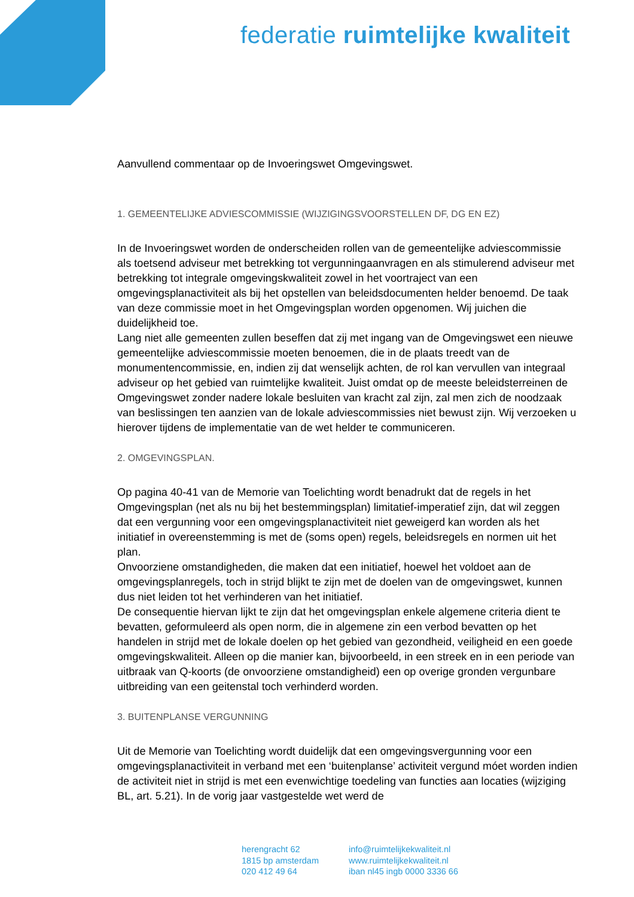federatie ruimtelijke kwaliteit
Aanvullend commentaar op de Invoeringswet Omgevingswet.
1. GEMEENTELIJKE ADVIESCOMMISSIE (WIJZIGINGSVOORSTELLEN DF, DG EN EZ)
In de Invoeringswet worden de onderscheiden rollen van de gemeentelijke adviescommissie als toetsend adviseur met betrekking tot vergunningaanvragen en als stimulerend adviseur met betrekking tot integrale omgevingskwaliteit zowel in het voortraject van een omgevingsplanactiviteit als bij het opstellen van beleidsdocumenten helder benoemd. De taak van deze commissie moet in het Omgevingsplan worden opgenomen. Wij juichen die duidelijkheid toe.
Lang niet alle gemeenten zullen beseffen dat zij met ingang van de Omgevingswet een nieuwe gemeentelijke adviescommissie moeten benoemen, die in de plaats treedt van de monumentencommissie, en, indien zij dat wenselijk achten, de rol kan vervullen van integraal adviseur op het gebied van ruimtelijke kwaliteit. Juist omdat op de meeste beleidsterreinen de Omgevingswet zonder nadere lokale besluiten van kracht zal zijn, zal men zich de noodzaak van beslissingen ten aanzien van de lokale adviescommissies niet bewust zijn. Wij verzoeken u hierover tijdens de implementatie van de wet helder te communiceren.
2. OMGEVINGSPLAN.
Op pagina 40-41 van de Memorie van Toelichting wordt benadrukt dat de regels in het Omgevingsplan (net als nu bij het bestemmingsplan) limitatief-imperatief zijn, dat wil zeggen dat een vergunning voor een omgevingsplanactiviteit niet geweigerd kan worden als het initiatief in overeenstemming is met de (soms open) regels, beleidsregels en normen uit het plan.
Onvoorziene omstandigheden, die maken dat een initiatief, hoewel het voldoet aan de omgevingsplanregels, toch in strijd blijkt te zijn met de doelen van de omgevingswet, kunnen dus niet leiden tot het verhinderen van het initiatief.
De consequentie hiervan lijkt te zijn dat het omgevingsplan enkele algemene criteria dient te bevatten, geformuleerd als open norm, die in algemene zin een verbod bevatten op het handelen in strijd met de lokale doelen op het gebied van gezondheid, veiligheid en een goede omgevingskwaliteit. Alleen op die manier kan, bijvoorbeeld, in een streek en in een periode van uitbraak van Q-koorts (de onvoorziene omstandigheid) een op overige gronden vergunbare uitbreiding van een geitenstal toch verhinderd worden.
3. BUITENPLANSE VERGUNNING
Uit de Memorie van Toelichting wordt duidelijk dat een omgevingsvergunning voor een omgevingsplanactiviteit in verband met een ‘buitenplanse’ activiteit vergund móet worden indien de activiteit niet in strijd is met een evenwichtige toedeling van functies aan locaties (wijziging BL, art. 5.21). In de vorig jaar vastgestelde wet werd de
herengracht 62
1815 bp amsterdam
020 412 49 64
info@ruimtelijkekwaliteit.nl
www.ruimtelijkekwaliteit.nl
iban nl45 ingb 0000 3336 66